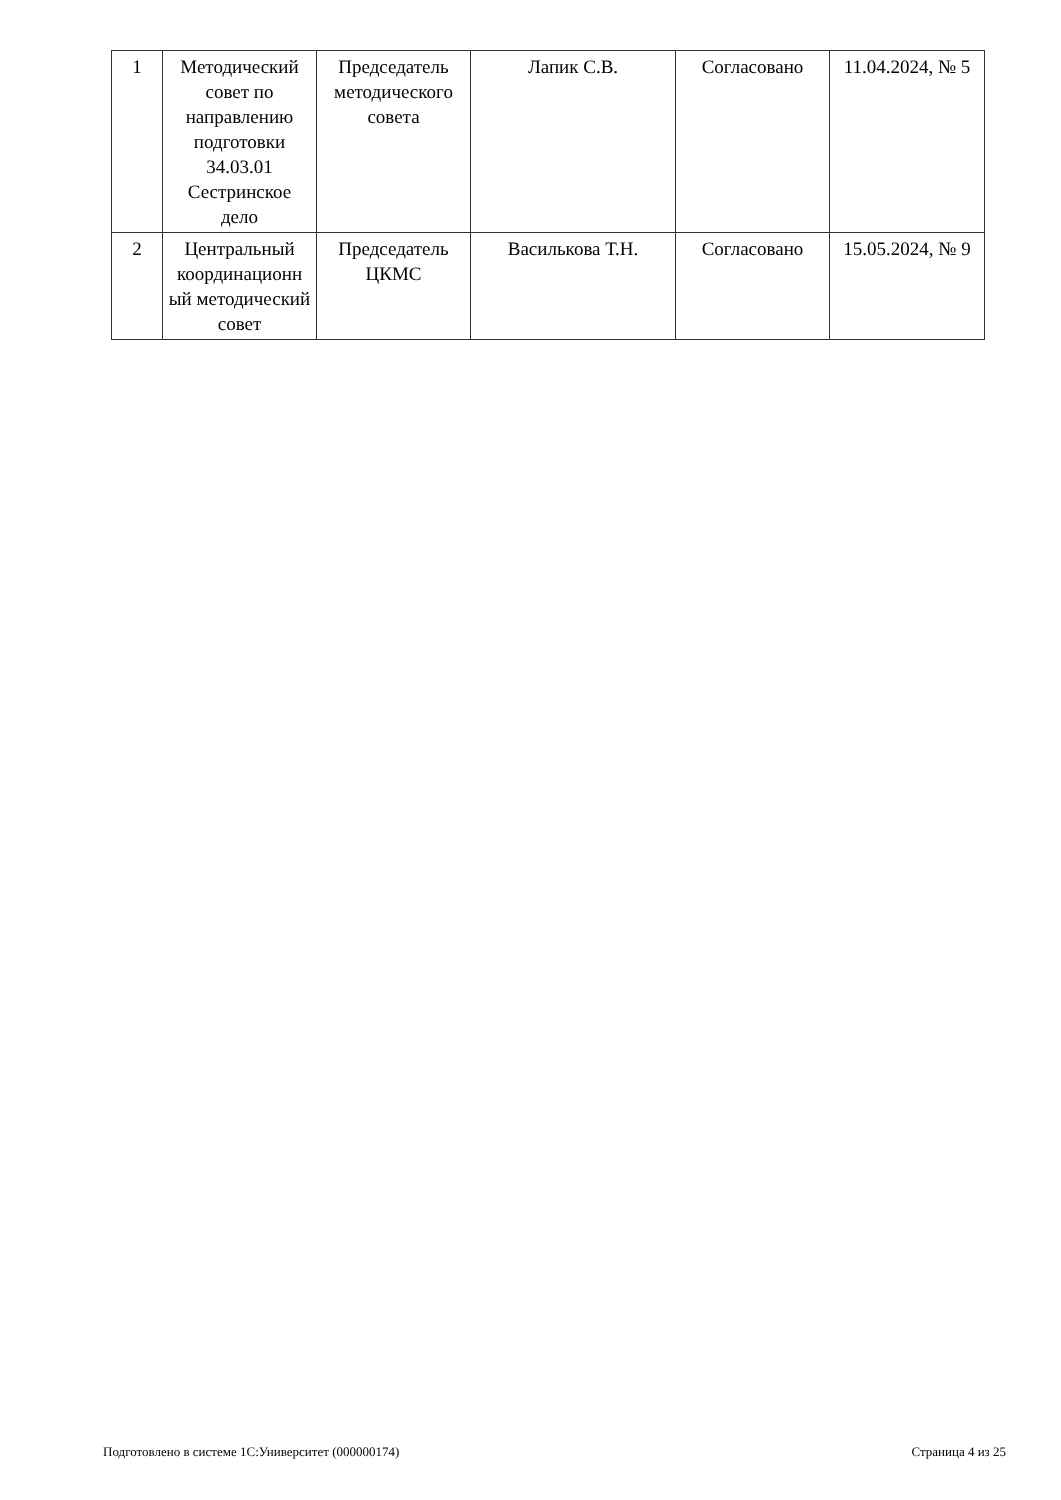| 1 | Методический совет по направлению подготовки 34.03.01 Сестринское дело | Председатель методического совета | Лапик С.В. | Согласовано | 11.04.2024, № 5 |
| 2 | Центральный координационн ый методический совет | Председатель ЦКМС | Василькова Т.Н. | Согласовано | 15.05.2024, № 9 |
Подготовлено в системе 1С:Университет (000000174) Страница 4 из 25